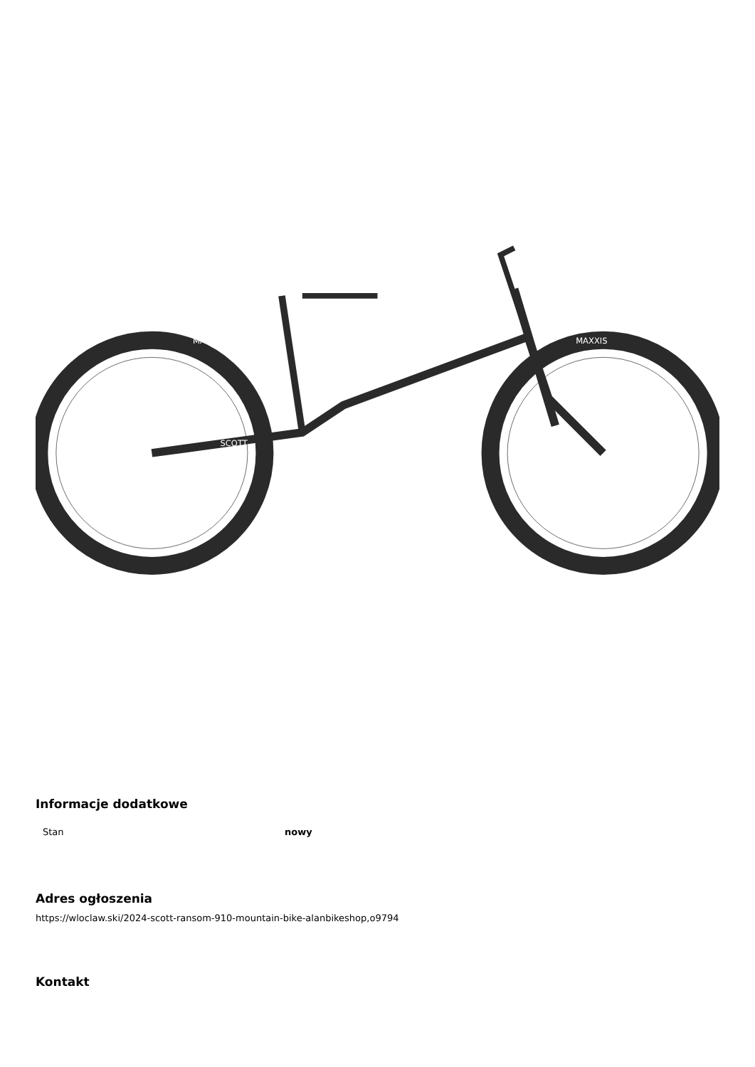MAXXIS
MAXXIS
SCOTT
Informacje dodatkowe
| Stan | nowy |
Adres ogłoszenia
https://wloclaw.ski/2024-scott-ransom-910-mountain-bike-alanbikeshop,o9794
Kontakt